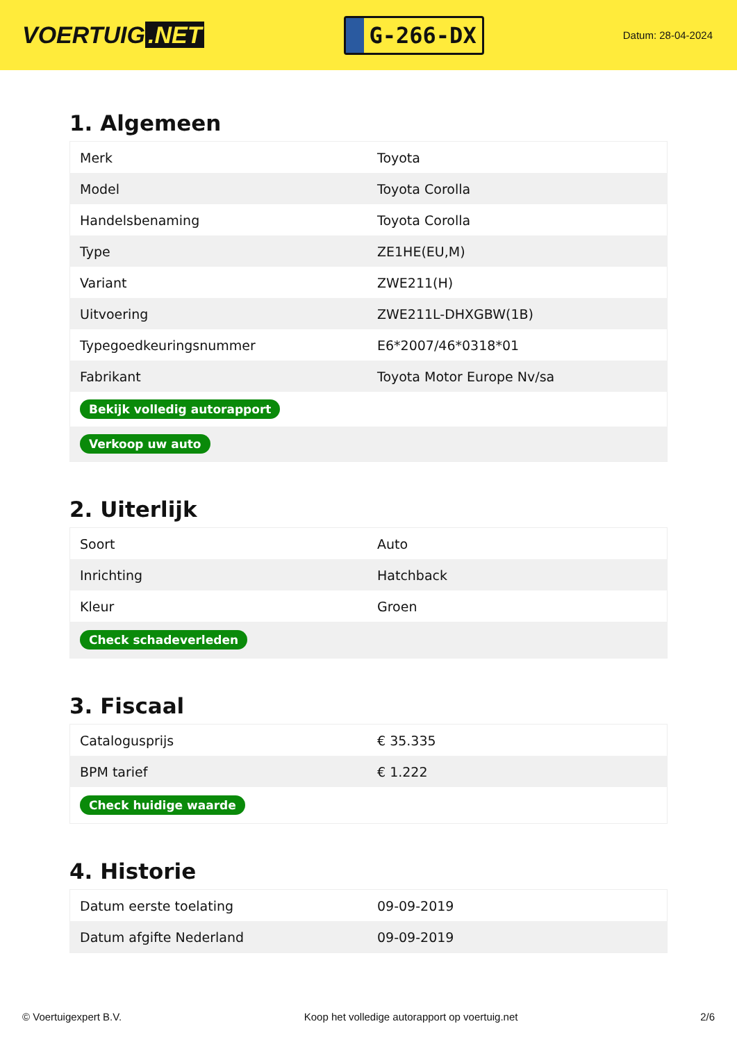VOERTUIG.NET
G-266-DX
Datum: 28-04-2024
1. Algemeen
| Merk | Toyota |
| Model | Toyota Corolla |
| Handelsbenaming | Toyota Corolla |
| Type | ZE1HE(EU,M) |
| Variant | ZWE211(H) |
| Uitvoering | ZWE211L-DHXGBW(1B) |
| Typegoedkeuringsnummer | E6*2007/46*0318*01 |
| Fabrikant | Toyota Motor Europe Nv/sa |
| Bekijk volledig autorapport | |
| Verkoop uw auto | |
2. Uiterlijk
| Soort | Auto |
| Inrichting | Hatchback |
| Kleur | Groen |
| Check schadeverleden | |
3. Fiscaal
| Catalogusprijs | € 35.335 |
| BPM tarief | € 1.222 |
| Check huidige waarde | |
4. Historie
| Datum eerste toelating | 09-09-2019 |
| Datum afgifte Nederland | 09-09-2019 |
© Voertuigexpert B.V. Koop het volledige autorapport op voertuig.net 2/6